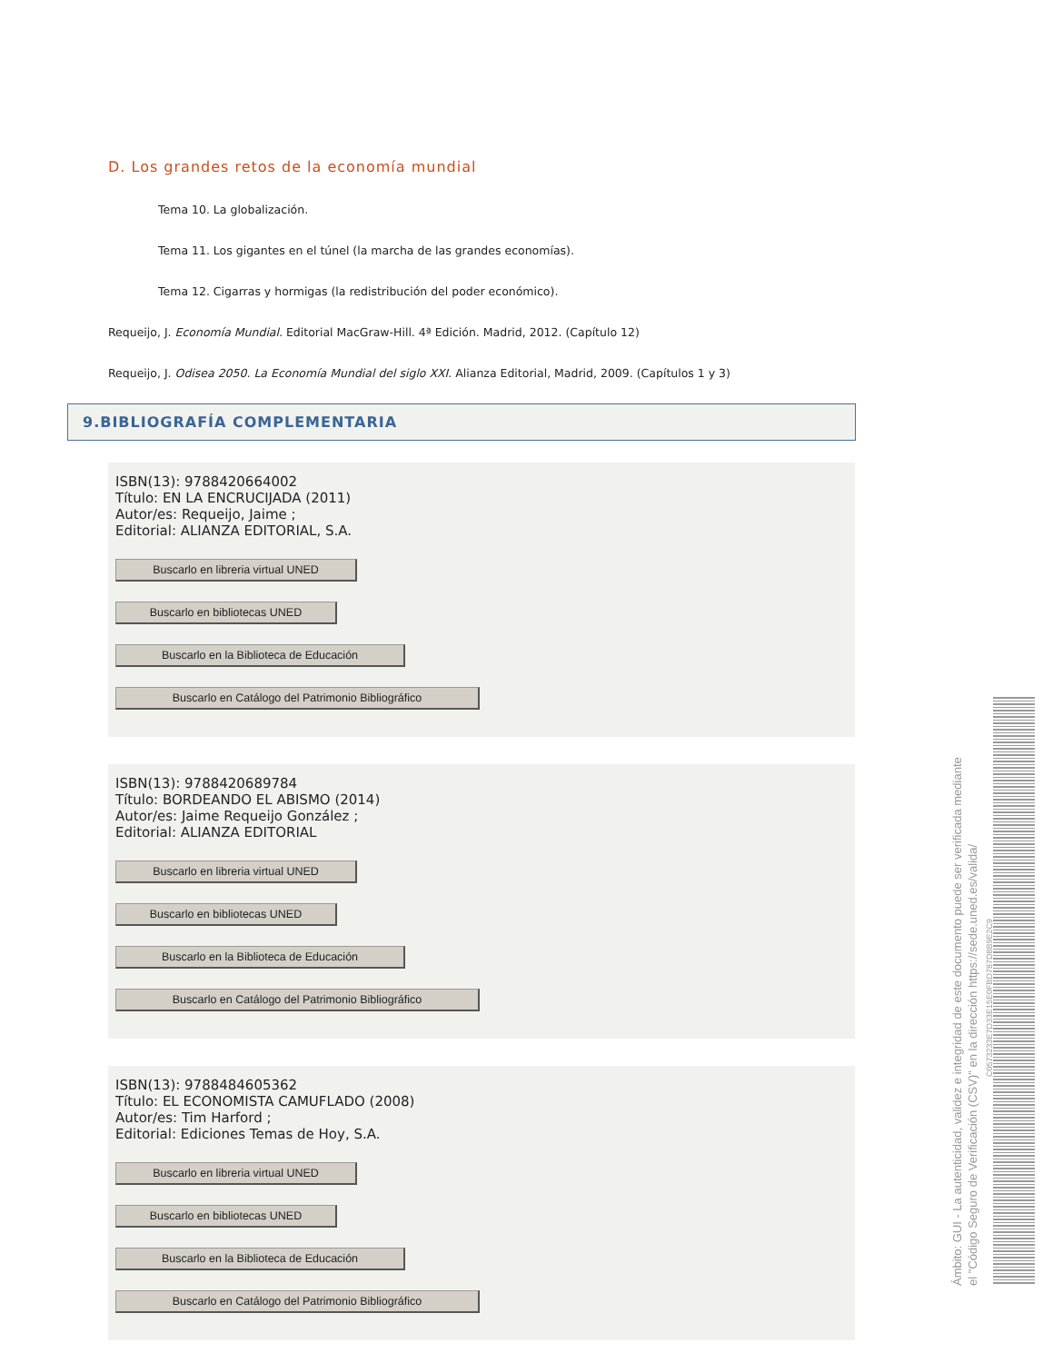D. Los grandes retos de la economía mundial
Tema 10. La globalización.
Tema 11. Los gigantes en el túnel (la marcha de las grandes economías).
Tema 12. Cigarras y hormigas (la redistribución del poder económico).
Requeijo, J. Economía Mundial. Editorial MacGraw-Hill. 4ª Edición. Madrid, 2012. (Capítulo 12)
Requeijo, J. Odisea 2050. La Economía Mundial del siglo XXI. Alianza Editorial, Madrid, 2009. (Capítulos 1 y 3)
9.BIBLIOGRAFÍA COMPLEMENTARIA
ISBN(13): 9788420664002
Título: EN LA ENCRUCIJADA (2011)
Autor/es: Requeijo, Jaime ;
Editorial: ALIANZA EDITORIAL, S.A.
Buscarlo en libreria virtual UNED
Buscarlo en bibliotecas UNED
Buscarlo en la Biblioteca de Educación
Buscarlo en Catálogo del Patrimonio Bibliográfico
ISBN(13): 9788420689784
Título: BORDEANDO EL ABISMO (2014)
Autor/es: Jaime Requeijo González ;
Editorial: ALIANZA EDITORIAL
Buscarlo en libreria virtual UNED
Buscarlo en bibliotecas UNED
Buscarlo en la Biblioteca de Educación
Buscarlo en Catálogo del Patrimonio Bibliográfico
ISBN(13): 9788484605362
Título: EL ECONOMISTA CAMUFLADO (2008)
Autor/es: Tim Harford ;
Editorial: Ediciones Temas de Hoy, S.A.
Buscarlo en libreria virtual UNED
Buscarlo en bibliotecas UNED
Buscarlo en la Biblioteca de Educación
Buscarlo en Catálogo del Patrimonio Bibliográfico
Ámbito: GUI - La autenticidad, validez e integridad de este documento puede ser verificada mediante
el "Código Seguro de Verificación (CSV)" en la dirección https://sede.uned.es/valida/
C0573233E7D33E15E0FBD787D8B9E2C9